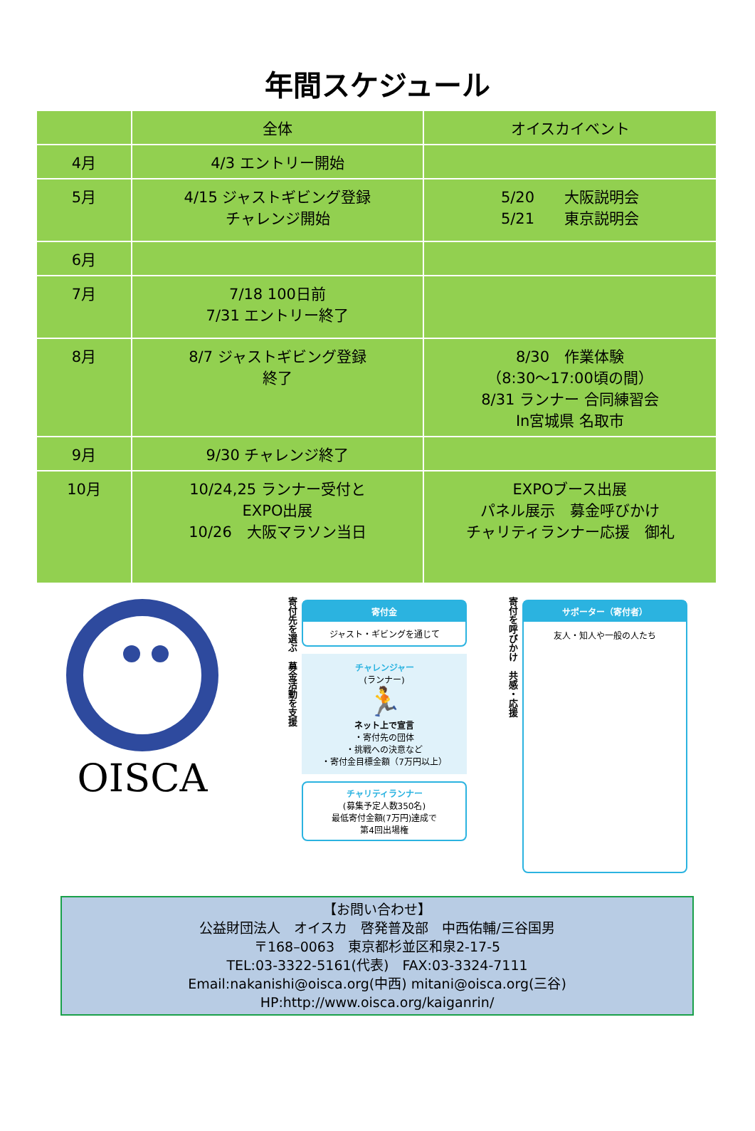年間スケジュール
| | 全体 | オイスカイベント |
| --- | --- | --- |
| 4月 | 4/3 エントリー開始 | |
| 5月 | 4/15 ジャストギビング登録 チャレンジ開始 | 5/20 大阪説明会 5/21 東京説明会 |
| 6月 | | |
| 7月 | 7/18 100日前 7/31 エントリー終了 | |
| 8月 | 8/7 ジャストギビング登録 終了 | 8/30 作業体験 （8:30～17:00頃の間） 8/31 ランナー 合同練習会 In宮城県 名取市 |
| 9月 | 9/30 チャレンジ終了 | |
| 10月 | 10/24,25 ランナー受付と EXPO出展 10/26 大阪マラソン当日 | EXPOブース出展 パネル展示 募金呼びかけ チャリティランナー応援 御礼 |
OISCA
寄付先を選ぶ　募金活動を支援
寄付金
ジャスト・ギビングを通じて
チャレンジャー
(ランナー)
🏃
ネット上で宣言
・寄付先の団体
・挑戦への決意など
・寄付金目標金額（7万円以上）
チャリティランナー
(募集予定人数350名)
最低寄付金額(7万円)達成で
第4回出場権
寄付を呼びかけ　共感・応援
サポーター（寄付者）
友人・知人や一般の人たち
【お問い合わせ】
公益財団法人　オイスカ　啓発普及部　中西佑輔/三谷国男
〒168–0063　東京都杉並区和泉2-17-5
TEL:03-3322-5161(代表)　FAX:03-3324-7111
Email:nakanishi@oisca.org(中西) mitani@oisca.org(三谷)
HP:http://www.oisca.org/kaiganrin/